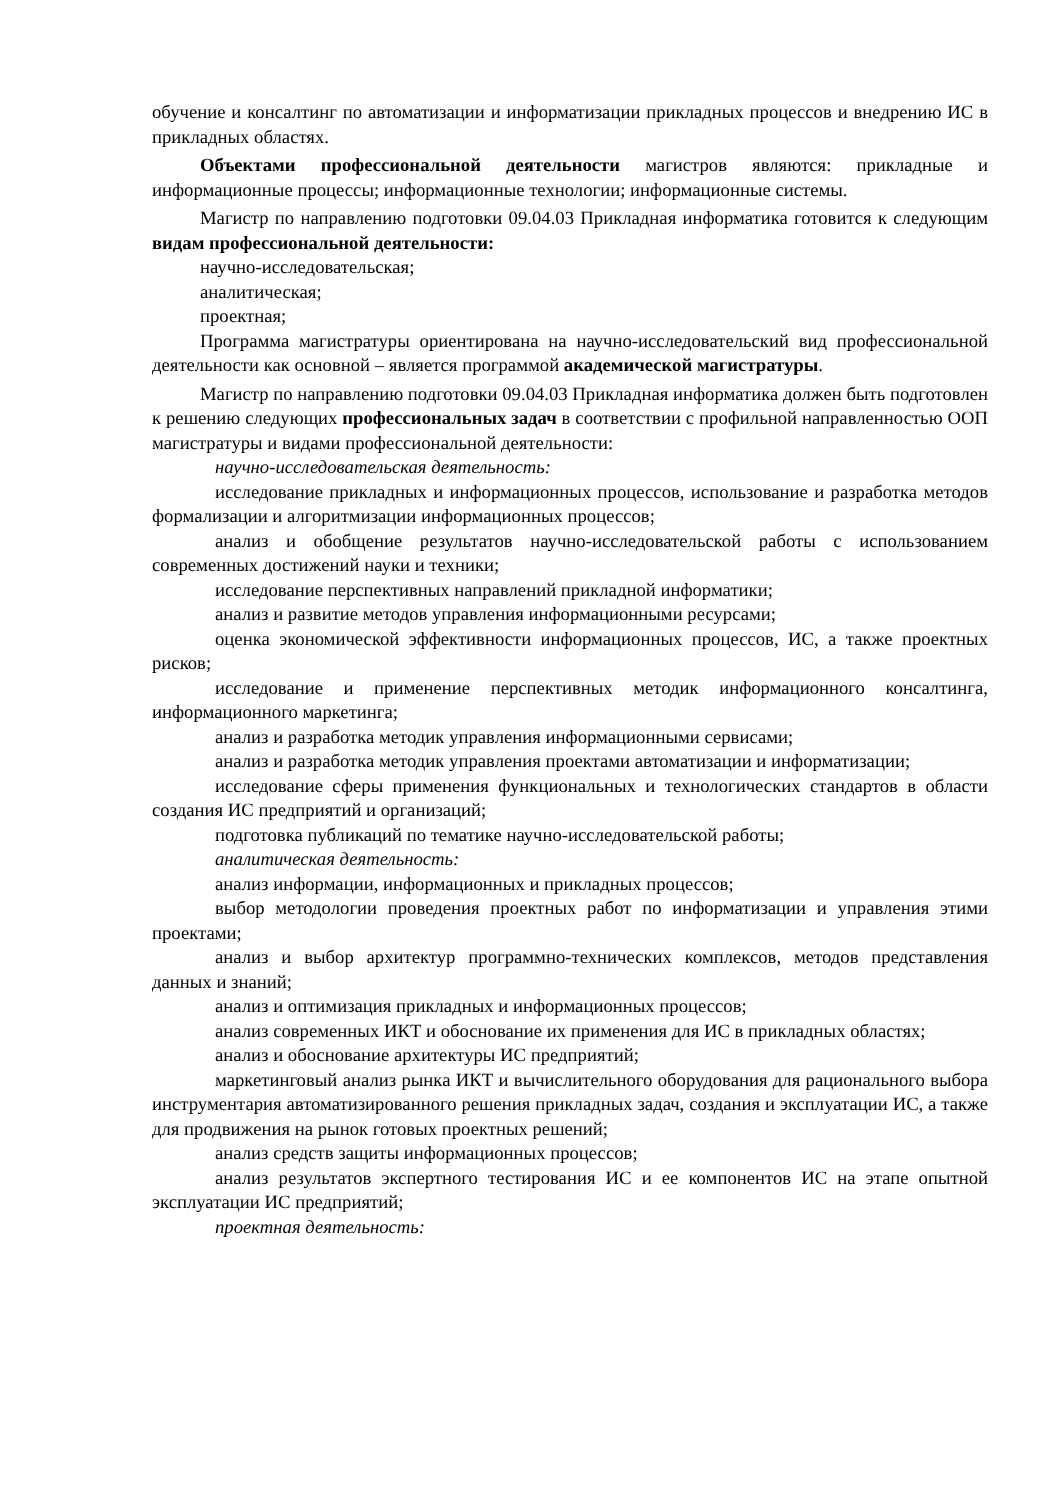обучение и консалтинг по автоматизации и информатизации прикладных процессов и внедрению ИС в прикладных областях.
Объектами профессиональной деятельности магистров являются: прикладные и информационные процессы; информационные технологии; информационные системы.
Магистр по направлению подготовки 09.04.03 Прикладная информатика готовится к следующим видам профессиональной деятельности:
научно-исследовательская;
аналитическая;
проектная;
Программа магистратуры ориентирована на научно-исследовательский вид профессиональной деятельности как основной – является программой академической магистратуры.
Магистр по направлению подготовки 09.04.03 Прикладная информатика должен быть подготовлен к решению следующих профессиональных задач в соответствии с профильной направленностью ООП магистратуры и видами профессиональной деятельности:
научно-исследовательская деятельность:
исследование прикладных и информационных процессов, использование и разработка методов формализации и алгоритмизации информационных процессов;
анализ и обобщение результатов научно-исследовательской работы с использованием современных достижений науки и техники;
исследование перспективных направлений прикладной информатики;
анализ и развитие методов управления информационными ресурсами;
оценка экономической эффективности информационных процессов, ИС, а также проектных рисков;
исследование и применение перспективных методик информационного консалтинга, информационного маркетинга;
анализ и разработка методик управления информационными сервисами;
анализ и разработка методик управления проектами автоматизации и информатизации;
исследование сферы применения функциональных и технологических стандартов в области создания ИС предприятий и организаций;
подготовка публикаций по тематике научно-исследовательской работы;
аналитическая деятельность:
анализ информации, информационных и прикладных процессов;
выбор методологии проведения проектных работ по информатизации и управления этими проектами;
анализ и выбор архитектур программно-технических комплексов, методов представления данных и знаний;
анализ и оптимизация прикладных и информационных процессов;
анализ современных ИКТ и обоснование их применения для ИС в прикладных областях;
анализ и обоснование архитектуры ИС предприятий;
маркетинговый анализ рынка ИКТ и вычислительного оборудования для рационального выбора инструментария автоматизированного решения прикладных задач, создания и эксплуатации ИС, а также для продвижения на рынок готовых проектных решений;
анализ средств защиты информационных процессов;
анализ результатов экспертного тестирования ИС и ее компонентов ИС на этапе опытной эксплуатации ИС предприятий;
проектная деятельность: